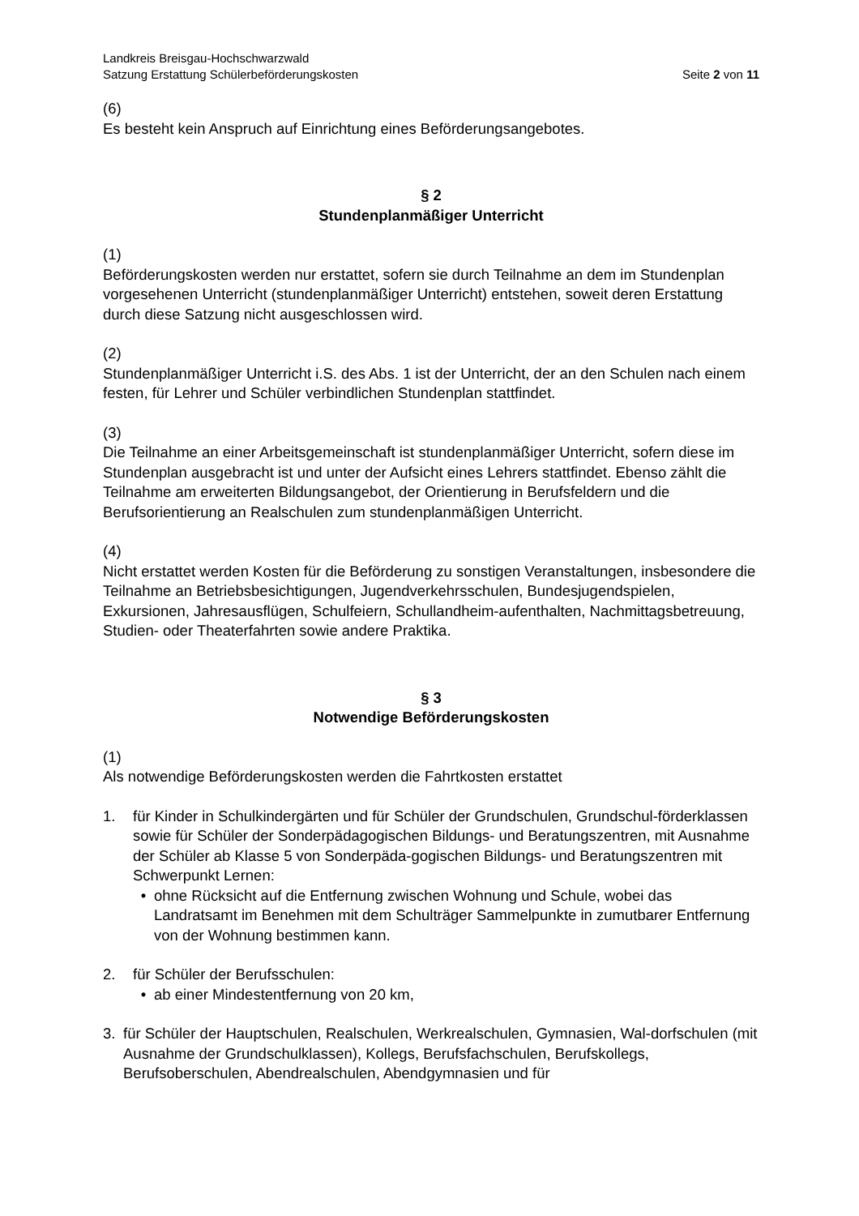Landkreis Breisgau-Hochschwarzwald
Satzung Erstattung Schülerbeförderungskosten Seite 2 von 11
(6)
Es besteht kein Anspruch auf Einrichtung eines Beförderungsangebotes.
§ 2
Stundenplanmäßiger Unterricht
(1)
Beförderungskosten werden nur erstattet, sofern sie durch Teilnahme an dem im Stundenplan vorgesehenen Unterricht (stundenplanmäßiger Unterricht) entstehen, soweit deren Erstattung durch diese Satzung nicht ausgeschlossen wird.
(2)
Stundenplanmäßiger Unterricht i.S. des Abs. 1 ist der Unterricht, der an den Schulen nach einem festen, für Lehrer und Schüler verbindlichen Stundenplan stattfindet.
(3)
Die Teilnahme an einer Arbeitsgemeinschaft ist stundenplanmäßiger Unterricht, sofern diese im Stundenplan ausgebracht ist und unter der Aufsicht eines Lehrers stattfindet. Ebenso zählt die Teilnahme am erweiterten Bildungsangebot, der Orientierung in Berufsfeldern und die Berufsorientierung an Realschulen zum stundenplanmäßigen Unterricht.
(4)
Nicht erstattet werden Kosten für die Beförderung zu sonstigen Veranstaltungen, insbesondere die Teilnahme an Betriebsbesichtigungen, Jugendverkehrsschulen, Bundesjugendspielen, Exkursionen, Jahresausflügen, Schulfeiern, Schullandheim-aufenthalten, Nachmittagsbetreuung, Studien- oder Theaterfahrten sowie andere Praktika.
§ 3
Notwendige Beförderungskosten
(1)
Als notwendige Beförderungskosten werden die Fahrtkosten erstattet
1. für Kinder in Schulkindergärten und für Schüler der Grundschulen, Grundschul-förderklassen sowie für Schüler der Sonderpädagogischen Bildungs- und Beratungszentren, mit Ausnahme der Schüler ab Klasse 5 von Sonderpäda-gogischen Bildungs- und Beratungszentren mit Schwerpunkt Lernen:
• ohne Rücksicht auf die Entfernung zwischen Wohnung und Schule, wobei das Landratsamt im Benehmen mit dem Schulträger Sammelpunkte in zumutbarer Entfernung von der Wohnung bestimmen kann.
2. für Schüler der Berufsschulen:
• ab einer Mindestentfernung von 20 km,
3. für Schüler der Hauptschulen, Realschulen, Werkrealschulen, Gymnasien, Wal-dorfschulen (mit Ausnahme der Grundschulklassen), Kollegs, Berufsfachschulen, Berufskollegs, Berufsoberschulen, Abendrealschulen, Abendgymnasien und für